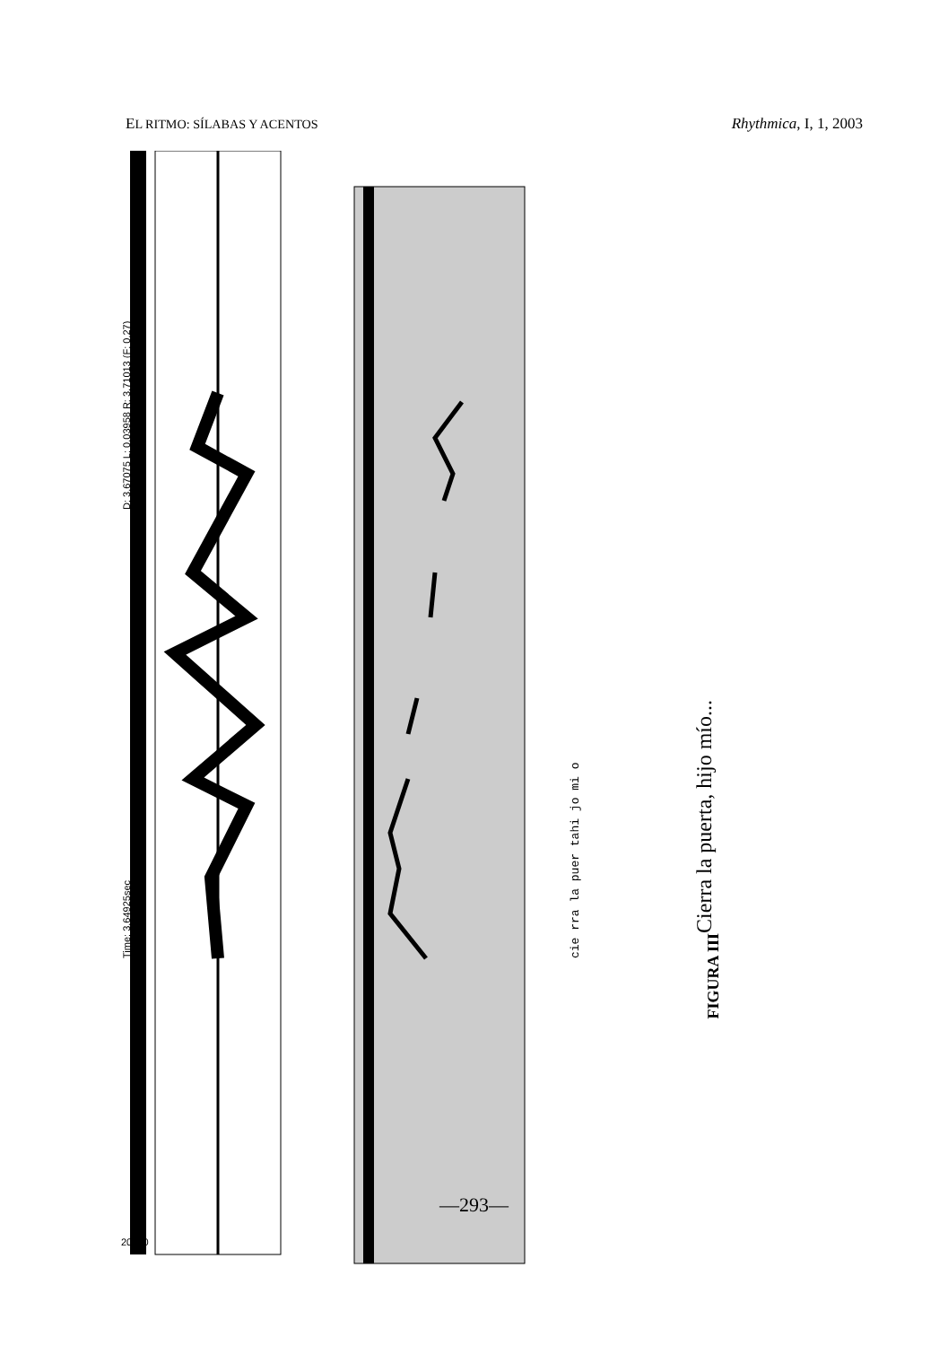EL RITMO: SÍLABAS Y ACENTOS Rhythmica, I, 1, 2003
20000
D: 3.67075 L: 0.03958 R: 3.71013 (F: 0.27)
Time: 3.64925sec
cie rra la puer tahi jo mi o
Cierra la puerta, hijo mío...
FIGURA III
—293—